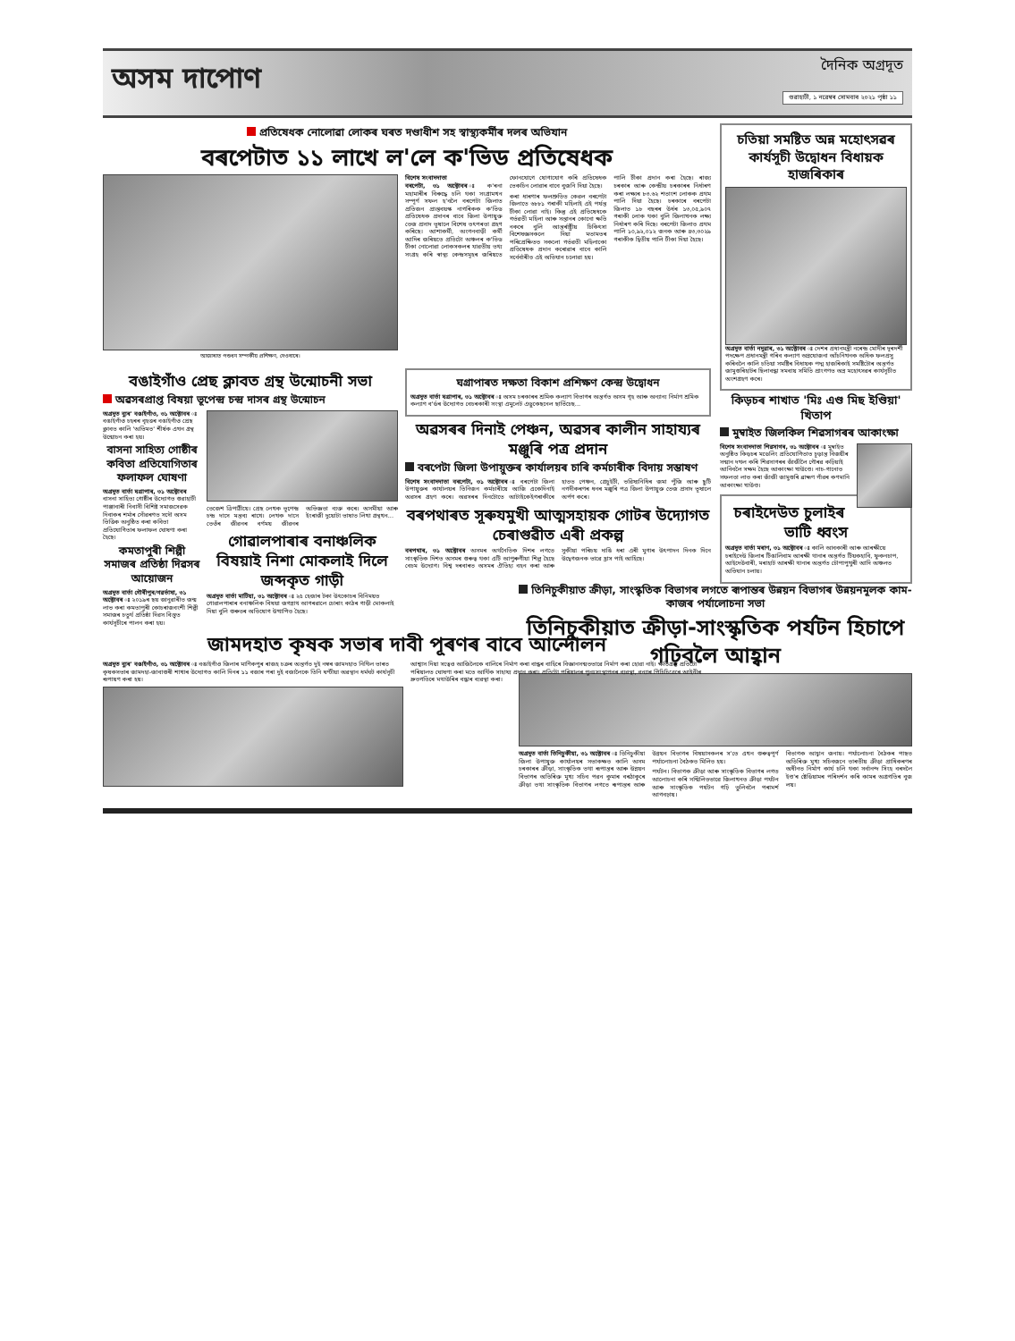অসম দাপোণ
দৈনিক অগ্ৰদূত
গুৱাহাটী, ১ নৱেম্বৰ সোমবাৰ ২০২১ পৃষ্ঠা ১১
প্ৰতিষেধক নোলোৱা লোকৰ ঘৰত দণ্ডাধীশ সহ স্বাস্থ্যকৰ্মীৰ দলৰ অভিযান
বৰপেটাত ১১ লাখে ল'লে ক'ভিড প্ৰতিষেধক
আজাৰাত পশুধন সম্পৰ্কীয় প্ৰশিক্ষণ, দেওবাৰে।
বিশেষ সংবাদদাতা
বৰপেটা, ৩১ অক্টোবৰ ঃ ক'ৰনা মহামাৰীৰ বিৰুদ্ধে চলি থকা সংগ্ৰামখন সম্পূৰ্ণ সফল হ'বলৈ বৰপেটা জিলাত প্ৰতিজন প্ৰাপ্তবয়স্ক নাগৰিকক ক'ভিড প্ৰতিষেধক প্ৰদানৰ বাবে জিলা উপায়ুক্ত তেজ প্ৰসাদ ভূষালে বিশেষ তৎপৰতা গ্ৰহণ কৰিছে। আশাকৰ্মী, অংগনবাড়ী কৰ্মী আদিৰ জৰিয়তে প্ৰতিটো অঞ্চলৰ ক'ভিড টীকা নোলোৱা লোকসকলৰ যাৱতীয় তথ্য সংগ্ৰহ কৰি স্বাস্থ্য কেন্দ্ৰসমূহৰ জৰিয়তে ফোনযোগে যোগাযোগ কৰি প্ৰতিষেধক ভেকচিন লোৱাৰ বাবে বুজনি দিয়া হৈছে।
কৰা ধাৰণাৰ ফলশ্ৰুতিত কেৱল বৰপেটা জিলাতে ৬৮৮১ গৰাকী মহিলাই এই পৰ্যন্ত টীকা লোৱা নাই। কিন্তু এই প্ৰতিষেধকে গৰ্ভৱতী মহিলা আৰু সন্তানৰ কোনো ক্ষতি নকৰে বুলি আন্তৰ্ৰাষ্ট্ৰীয় চিকিৎসা বিশেষজ্ঞসকলে দিয়া মতামতৰ পৰিপ্ৰেক্ষিতত সকলো গৰ্ভৱতী মহিলাকো প্ৰতিষেধক প্ৰদান কৰোৱাৰ বাবে কালি সৰ্বেৰ্বাৰীত এই অভিযান চলোৱা হয়।
পালি টীকা প্ৰদান কৰা হৈছে। ৰাজ্য চৰকাৰ আৰু কেন্দ্ৰীয় চৰকাৰৰ নিৰ্ধাৰণ কৰা লক্ষ্যৰ ৮৩.৬২ শতাংশ লোকক প্ৰথম পালি দিয়া হৈছে। চৰকাৰে বৰপেটা জিলাত ১৮ বছৰৰ উৰ্ধৰ ১৩,০৫,৯০৭ গৰাকী লোক থকা বুলি জিলাখনক লক্ষ্য নিৰ্ধাৰণ কৰি দিছে। বৰপেটা জিলাত প্ৰথম পালি ১০,৯২,০১২ জনক আৰু ৪৩,৩০২৯ গৰাকীক দ্বিতীয় পালি টীকা দিয়া হৈছে।
বঙাইগাঁও প্ৰেছ ক্লাবত গ্ৰন্থ উন্মোচনী সভা
অৱসৰপ্ৰাপ্ত বিষয়া ভূপেন্দ্ৰ চন্দ্ৰ দাসৰ গ্ৰন্থ উন্মোচন
অগ্ৰদূত ব্যুৰ' বঙাইগাঁও, ৩১ অক্টোবৰ ঃ বঙাইগাঁও চহৰৰ বৃহত্তৰ বঙাইগাঁও প্ৰেছ ক্লাবত কালি 'অভিমত' শীৰ্ষক এখন গ্ৰন্থ উন্মোচন কৰা হয়।
বাসনা সাহিত্য গোষ্ঠীৰ কবিতা প্ৰতিযোগিতাৰ ফলাফল ঘোষণা
অগ্ৰদূত বাৰ্তা ঘগ্ৰাপাৰ, ৩১ অক্টোবৰ বাসনা সাহিত্য গোষ্ঠীৰ উদ্যোগত গুৱাহাটী পাঞ্জাবাৰী নিবাসী বিশিষ্ট সমাজসেৱক দিবাকৰ শৰ্মাৰ সোঁৱৰণত সদৌ অসম ভিত্তিক অনুষ্ঠিত কৰা কবিতা প্ৰতিযোগিতাৰ ফলাফল ঘোষণা কৰা হৈছে।
কমতাপুৰী শিল্পী সমাজৰ প্ৰতিষ্ঠা দিৱসৰ আয়োজন
অগ্ৰদূত বাৰ্তা গৌৰীপুৰ/গৱৰ্ভাষা, ৩১ অক্টোবৰ ঃ ২০১৯ৰ ছয় জানুৱাৰীত জন্ম লাভ কৰা কমতাপুৰী কোচৰাজবংশী শিল্পী সমাজৰ চতুৰ্থ প্ৰতিষ্ঠা দিৱস বিস্তৃত কাৰ্যসূচীৰে পালন কৰা হয়।
তেজেশ ত্ৰিপাঠীয়ে। প্ৰেছ লেখক ভূপেন্দ্ৰ চন্দ্ৰ দাসে মন্তব্য ৰাখে। লেখক দাসে তেওঁৰ জীৱনৰ বৰ্ণময় জীৱনৰ অভিজ্ঞতা ব্যক্ত কৰে। অসমীয়া আৰু ইংৰাজী দুয়োটা ভাষাত লিখা গ্ৰন্থখন...
গোৱালপাৰাৰ বনাঞ্চলিক বিষয়াই নিশা মোকলাই দিলে জব্দকৃত গাড়ী
অগ্ৰদূত বাৰ্তা মাটিয়া, ৩১ অক্টোবৰ ঃ ২৫ হেজাৰ টকা উৎকোচৰ বিনিময়ত গোৱালপাৰাৰ বনাঞ্চলিক বিষয়া জগন্নাথ আগৰৱালে চোৰাং কাঠৰ গাড়ী মোকলাই দিয়া বুলি গুৰুতৰ অভিযোগ উত্থাপিত হৈছে।
ঘগ্ৰাপাৰত দক্ষতা বিকাশ প্ৰশিক্ষণ কেন্দ্ৰ উদ্বোধন
অগ্ৰদূত বাৰ্তা ঘগ্ৰাপাৰ, ৩১ অক্টোবৰ ঃ অসম চৰকাৰৰ শ্ৰমিক কল্যাণ বিভাগৰ অন্তৰ্গত অসম গৃহ আৰু অন্যান্য নিৰ্মাণ শ্ৰমিক কল্যাণ ব'ৰ্ডৰ উদ্যোগত বেচৰকাৰী সংস্থা এমুলেট এডুকেছনেল ছাৰ্ভিচেছ...
অৱসৰৰ দিনাই পেঞ্চন, অৱসৰ কালীন সাহায্যৰ মঞ্জুৰি পত্ৰ প্ৰদান
বৰপেটা জিলা উপায়ুক্তৰ কাৰ্যালয়ৰ চাৰি কৰ্মচাৰীক বিদায় সম্ভাষণ
বিশেষ সংবাদদাতা বৰপেটা, ৩১ অক্টোবৰ ঃ বৰপেটা জিলা উপায়ুক্তৰ কাৰ্যালয়ৰ তিনিজন কৰ্মচাৰীয়ে আজি একেদিনাই অৱসৰ গ্ৰহণ কৰে। অৱসৰৰ দিনটোতে আটাইকেইগৰাকীৰে হাতত পেঞ্চন, গ্ৰেচুইটী, ভৱিষ্যনিধিৰ জমা পুঁজি আৰু ছুটি নগদীকৰণৰ ধনৰ মঞ্জুৰি পত্ৰ জিলা উপায়ুক্ত তেজ প্ৰসাদ ভূষালে অৰ্পণ কৰে।
বৰপথাৰত সূৰুযমুখী আত্মসহায়ক গোটৰ উদ্যোগত চেৰাগুৱীত এৰী প্ৰকল্প
বৰপথাৰ, ৩১ অক্টোবৰ অসমৰ অৰ্থনৈতিক দিশৰ লগতে সাংস্কৃতিক দিশত অসমৰ গুৰুত্ব থকা এটি আপুৰুগীয়া শিল্প হৈছে বেচম উদ্যোগ। বিশ্ব দৰবাৰত অসমৰ ঐতিহ্য বহন কৰা আৰু সুকীয়া পৰিচয় দাঙি ধৰা এৰী মুগাৰ উৎপাদন দিনক দিনে উদ্বেগজনক ভাৱে হ্ৰাস পাই আহিছে।
জামদহাত কৃষক সভাৰ দাবী পূৰণৰ বাবে আন্দোলন
অগ্ৰদূত ব্যুৰ' বঙাইগাঁও, ৩১ অক্টোবৰ ঃ বঙাইগাঁও জিলাৰ মাণিকপুৰ ৰাজহ চক্ৰৰ অন্তৰ্গত দুই নম্বৰ জামদহাত নিখিল ভাৰত কৃষকসভাৰ জামদহা-জাবাগুৰী শাখাৰ উদ্যোগত কালি দিনৰ ১১ বজাৰ পৰা দুই বজালৈকে তিনি ঘণ্টীয়া অৱস্থান ধৰ্মঘট কাৰ্যসূচী ৰূপায়ণ কৰা হয়।
আশ্বাস দিয়া সত্বেও আজিলৈকে বালিৰে নিৰ্মাণ কৰা বান্ধৰ বাহিৰে বিজ্ঞানসন্মতভাৱে নিৰ্মাণ কৰা হোৱা নাই। ক্ষতিগ্ৰস্ত প্ৰতিটো পৰিয়ালত ঘোষণা কৰা মতে আৰ্থিক সাহায্য প্ৰদান কৰা। প্ৰতিটো পৰিয়ালৰ পুনঃসংস্থাপনৰ ব্যৱস্থা, বন্যাৰ পিচিচিত্ৰেৰে আইনীৰ দ্ৰুতগতিৰে মথাউৰিৰ বন্ধাৰ ব্যৱস্থা কৰা।
চতিয়া সমষ্টিত অন্ন মহোৎসৱৰ কাৰ্যসূচী উদ্বোধন বিধায়ক হাজৰিকাৰ
অগ্ৰদূত বাৰ্তা নদুৱাৰ, ৩১ অক্টোবৰ ঃ দেশৰ প্ৰধানমন্ত্ৰী নৰেন্দ্ৰ মোদীৰ দূৰদৰ্শী পদক্ষেপ প্ৰধানমন্ত্ৰী গৰিব কল্যাণ অন্নযোজনা আঁচনিখনক অধিক ফলপ্ৰসু কৰিবলৈ কালি চতিয়া সমষ্টিৰ বিধায়ক পদ্ম হাজৰিকাই সমষ্টিটোৰ অন্তৰ্গত জামুগুৰিহাটৰ ছিলাবন্ধা সমবায় সমিতি প্ৰাংগণত অন্ন মহোৎসৱৰ কাৰ্যসূচীত অংশগ্ৰহণ কৰে।
কিড়চৰ শাখাত 'মিঃ এণ্ড মিছ ইণ্ডিয়া' খিতাপ
মুম্বাইত জিলকিল শিৱসাগৰৰ আকাংক্ষা
বিশেষ সংবাদদাতা শিৱসাগৰ, ৩১ অক্টোবৰ ঃ মুম্বাইত অনুষ্ঠিত কিড়চৰ মডেলিং প্ৰতিযোগিতাত চূড়ান্ত বিজয়ীৰ সন্মান দখল কৰি শিৱসাগৰৰ জাঁজীলৈ গৌৰৱ কঢ়িয়াই আনিবলৈ সক্ষম হৈছে আকাংক্ষা খাউণ্ডে। নাচ-গানোত সফলতা লাভ কৰা জাঁজী জামুগুৰি ব্ৰাহ্মণ গাঁৱৰ কণমানি আকাংক্ষা খাউণ্ড।
চৰাইদেউত চুলাইৰ ভাটি ধ্বংস
অগ্ৰদূত বাৰ্তা মৰাণ, ৩১ অক্টোবৰ ঃ কালি আবকাৰী আৰু আৰক্ষীয়ে চৰাইদেউ জিলাৰ টিঙালিবাম আৰক্ষী থানাৰ অন্তৰ্গত টিয়কহাবি, ফুকনচাপ, আইদেউবাৰী, মৰাহাট আৰক্ষী থানাৰ অন্তৰ্গত চৌপাপুখুৰী আদি অঞ্চলত অভিযান চলায়।
তিনিচুকীয়াত ক্ৰীড়া, সাংস্কৃতিক বিভাগৰ লগতে ৰূপান্তৰ উন্নয়ন বিভাগৰ উন্নয়নমূলক কাম-কাজৰ পৰ্যালোচনা সভা
তিনিচুকীয়াত ক্ৰীড়া-সাংস্কৃতিক পৰ্যটন হিচাপে গঢ়িবলৈ আহ্বান
অগ্ৰদূত বাৰ্তা তিনিচুকীয়া, ৩১ অক্টোবৰ ঃ তিনিচুকীয়া জিলা উপায়ুক্ত কাৰ্যালয়ৰ সভাকক্ষত কালি অসম চৰকাৰৰ ক্ৰীড়া, সাংস্কৃতিক তথা ৰূপান্তৰ আৰু উন্নয়ন বিভাগৰ অতিৰিক্ত মুখ্য সচিব পৱন কুমাৰ বৰঠাকুৰে ক্ৰীড়া তথা সাংস্কৃতিক বিভাগৰ লগতে ৰূপান্তৰ আৰু উন্নয়ন বিভাগৰ বিষয়াসকলৰ স'তে এখন গুৰুত্বপূৰ্ণ পৰ্যালোচনা বৈঠকত মিলিত হয়।
পৰ্যটন। বিভাগক ক্ৰীড়া আৰু সাংস্কৃতিক বিভাগৰ লগত আলোচনা কৰি সন্মিলিতভাৱে জিলাখনত ক্ৰীড়া পৰ্যটন আৰু সাংস্কৃতিক পৰ্যটন গঢ়ি তুলিবলৈ পৰামৰ্শ আগবঢ়ায়।
বিভাগক আহ্বান জনায়। পৰ্যালোচনা বৈঠকৰ পাছত অতিৰিক্ত মুখ্য সচিবজনে তাৰতীয় ক্ৰীড়া প্ৰাধিকৰণৰ অধীনত নিৰ্মাণ কাৰ্য চলি থকা সৰ্বানন্দ সিংহ বৰদলৈ ইণ্ড'ৰ ষ্টেডিয়ামৰ পৰিদৰ্শন কৰি কামৰ অগ্ৰগতিৰ বুজ লয়।